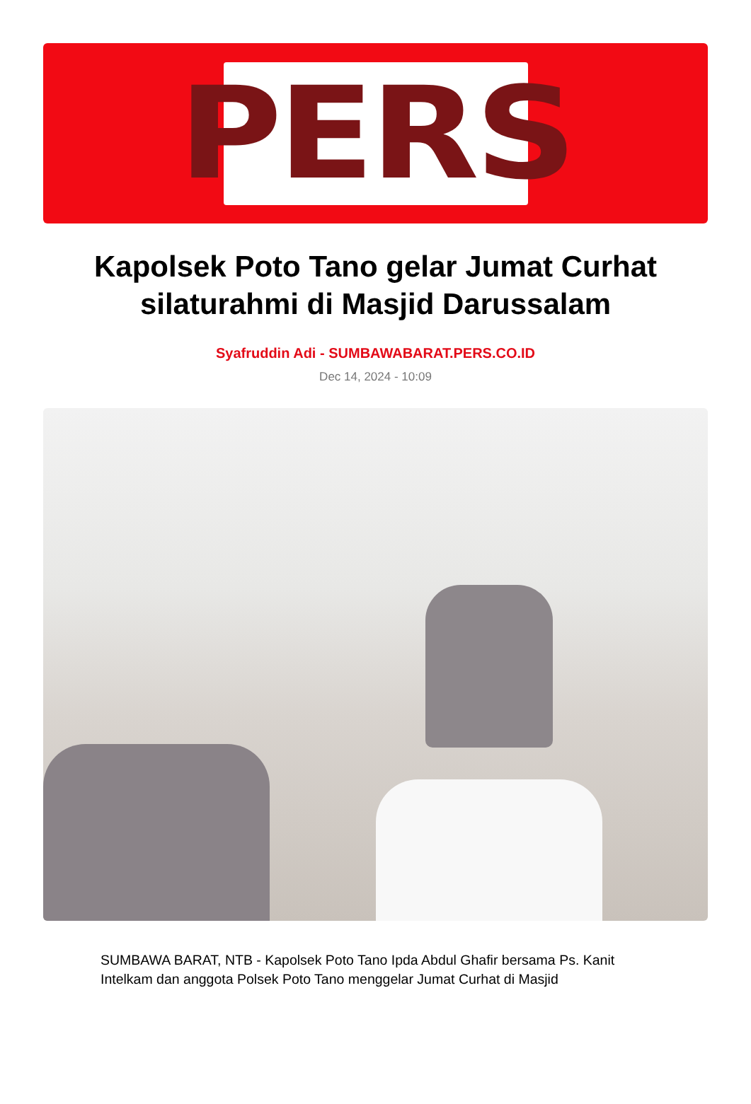PERS
Kapolsek Poto Tano gelar Jumat Curhat silaturahmi di Masjid Darussalam
Syafruddin Adi - SUMBAWABARAT.PERS.CO.ID
Dec 14, 2024 - 10:09
SUMBAWA BARAT, NTB - Kapolsek Poto Tano Ipda Abdul Ghafir bersama Ps. Kanit Intelkam dan anggota Polsek Poto Tano menggelar Jumat Curhat di Masjid